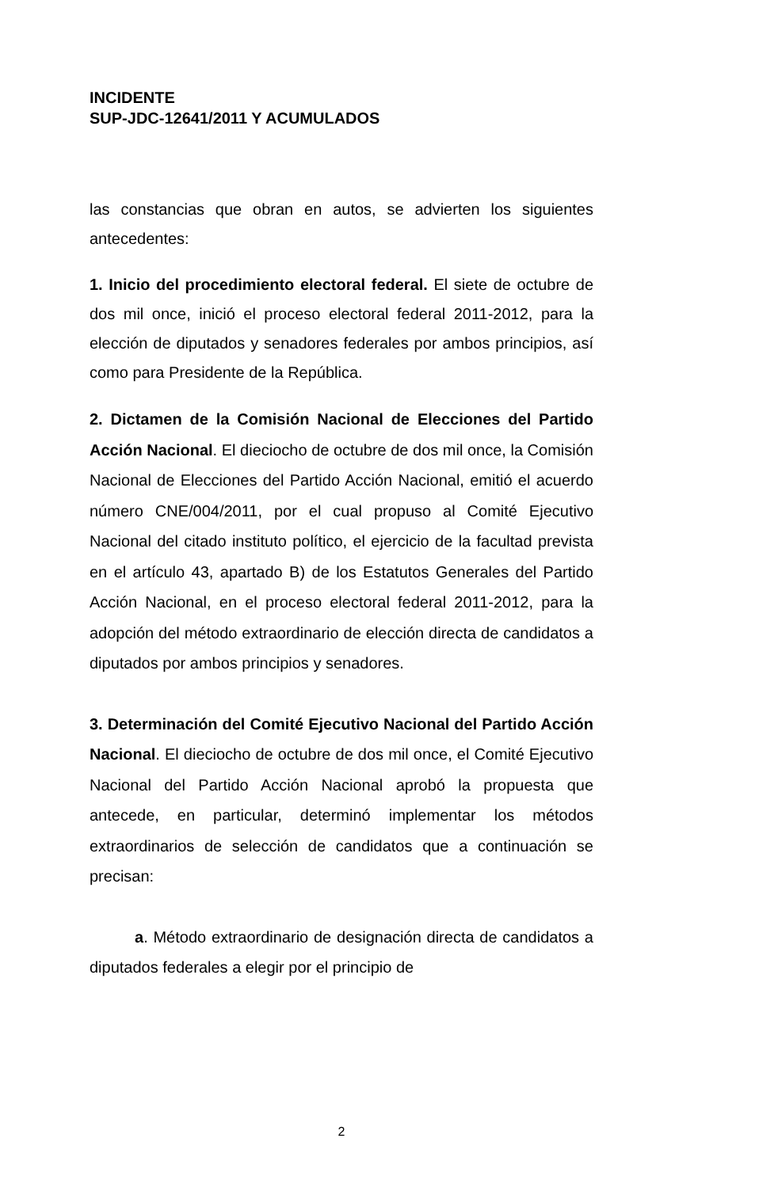INCIDENTE
SUP-JDC-12641/2011 Y ACUMULADOS
las constancias que obran en autos, se advierten los siguientes antecedentes:
1. Inicio del procedimiento electoral federal. El siete de octubre de dos mil once, inició el proceso electoral federal 2011-2012, para la elección de diputados y senadores federales por ambos principios, así como para Presidente de la República.
2. Dictamen de la Comisión Nacional de Elecciones del Partido Acción Nacional. El dieciocho de octubre de dos mil once, la Comisión Nacional de Elecciones del Partido Acción Nacional, emitió el acuerdo número CNE/004/2011, por el cual propuso al Comité Ejecutivo Nacional del citado instituto político, el ejercicio de la facultad prevista en el artículo 43, apartado B) de los Estatutos Generales del Partido Acción Nacional, en el proceso electoral federal 2011-2012, para la adopción del método extraordinario de elección directa de candidatos a diputados por ambos principios y senadores.
3. Determinación del Comité Ejecutivo Nacional del Partido Acción Nacional. El dieciocho de octubre de dos mil once, el Comité Ejecutivo Nacional del Partido Acción Nacional aprobó la propuesta que antecede, en particular, determinó implementar los métodos extraordinarios de selección de candidatos que a continuación se precisan:
a. Método extraordinario de designación directa de candidatos a diputados federales a elegir por el principio de
2